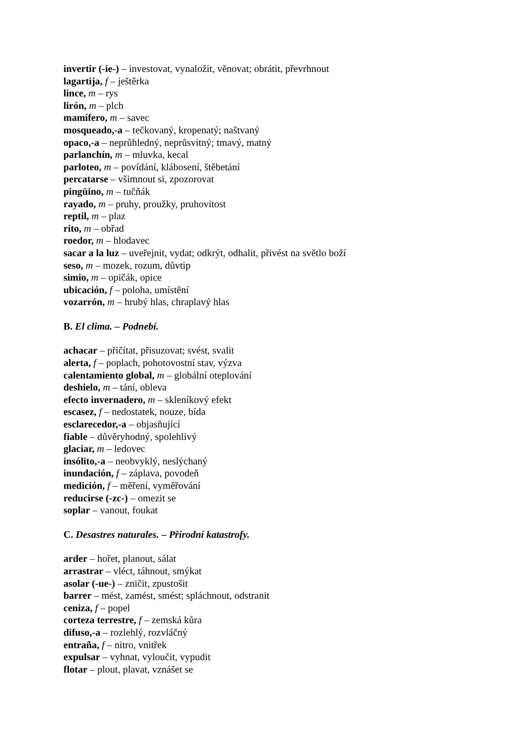invertir (-ie-) – investovat, vynaložit, věnovat; obrátit, převrhnout
lagartija, f – ještěrka
lince, m – rys
lirón, m – plch
mamífero, m – savec
mosqueado,-a – tečkovaný, kropenatý; naštvaný
opaco,-a – neprůhledný, neprůsvitný; tmavý, matný
parlanchín, m – mluvka, kecal
parloteo, m – povídání, klábosení, štěbetání
percatarse – všimnout si, zpozorovat
pingüino, m – tučňák
rayado, m – pruhy, proužky, pruhovitost
reptil, m – plaz
rito, m – obřad
roedor, m – hlodavec
sacar a la luz – uveřejnit, vydat; odkrýt, odhalit, přivést na světlo boží
seso, m – mozek, rozum, důvtip
simio, m – opičák, opice
ubicación, f – poloha, umístění
vozarrón, m – hrubý hlas, chraplavý hlas
B. El clima. – Podnebí.
achacar – přičítat, přisuzovat; svést, svalit
alerta, f – poplach, pohotovostní stav, výzva
calentamiento global, m – globální oteplování
deshielo, m – tání, obleva
efecto invernadero, m – skleníkový efekt
escasez, f – nedostatek, nouze, bída
esclarecedor,-a – objasňující
fiable – důvěryhodný, spolehlivý
glaciar, m – ledovec
insólito,-a – neobvyklý, neslýchaný
inundación, f – záplava, povodeň
medición, f – měření, vyměřování
reducirse (-zc-) – omezit se
soplar – vanout, foukat
C. Desastres naturales. – Přírodní katastrofy.
arder – hořet, planout, sálat
arrastrar – vléct, táhnout, smýkat
asolar (-ue-) – zničit, zpustošit
barrer – mést, zamést, smést; spláchnout, odstranit
ceniza, f – popel
corteza terrestre, f – zemská kůra
difuso,-a – rozlehlý, rozvláčný
entraña, f – nitro, vnitřek
expulsar – vyhnat, vyloučit, vypudit
flotar – plout, plavat, vznášet se